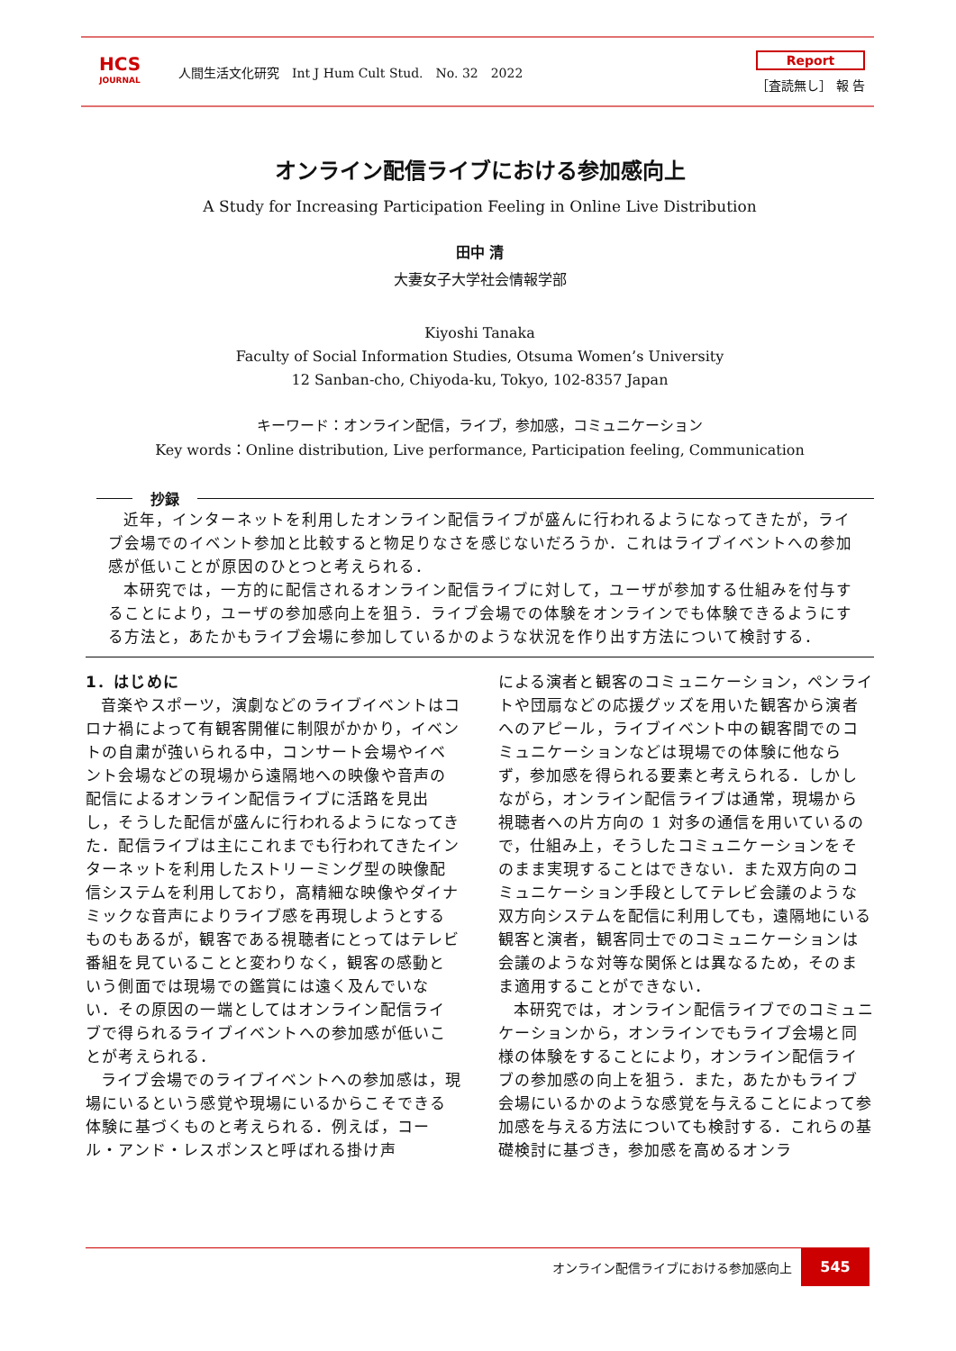HCS
JOURNAL
人間生活文化研究　Int J Hum Cult Stud.　No. 32　2022
Report
［査読無し］ 報 告
オンライン配信ライブにおける参加感向上
A Study for Increasing Participation Feeling in Online Live Distribution
田中 清
大妻女子大学社会情報学部
Kiyoshi Tanaka
Faculty of Social Information Studies, Otsuma Women’s University
12 Sanban-cho, Chiyoda-ku, Tokyo, 102-8357 Japan
キーワード：オンライン配信，ライブ，参加感，コミュニケーション
Key words：Online distribution, Live performance, Participation feeling, Communication
抄録
近年，インターネットを利用したオンライン配信ライブが盛んに行われるようになってきたが，ライブ会場でのイベント参加と比較すると物足りなさを感じないだろうか．これはライブイベントへの参加感が低いことが原因のひとつと考えられる．
本研究では，一方的に配信されるオンライン配信ライブに対して，ユーザが参加する仕組みを付与することにより，ユーザの参加感向上を狙う．ライブ会場での体験をオンラインでも体験できるようにする方法と，あたかもライブ会場に参加しているかのような状況を作り出す方法について検討する．
1．はじめに
音楽やスポーツ，演劇などのライブイベントはコロナ禍によって有観客開催に制限がかかり，イベントの自粛が強いられる中，コンサート会場やイベント会場などの現場から遠隔地への映像や音声の配信によるオンライン配信ライブに活路を見出し，そうした配信が盛んに行われるようになってきた．配信ライブは主にこれまでも行われてきたインターネットを利用したストリーミング型の映像配信システムを利用しており，高精細な映像やダイナミックな音声によりライブ感を再現しようとするものもあるが，観客である視聴者にとってはテレビ番組を見ていることと変わりなく，観客の感動という側面では現場での鑑賞には遠く及んでいない．その原因の一端としてはオンライン配信ライブで得られるライブイベントへの参加感が低いことが考えられる．
ライブ会場でのライブイベントへの参加感は，現場にいるという感覚や現場にいるからこそできる体験に基づくものと考えられる．例えば，コール・アンド・レスポンスと呼ばれる掛け声
による演者と観客のコミュニケーション，ペンライトや団扇などの応援グッズを用いた観客から演者へのアピール，ライブイベント中の観客間でのコミュニケーションなどは現場での体験に他ならず，参加感を得られる要素と考えられる．しかしながら，オンライン配信ライブは通常，現場から視聴者への片方向の 1 対多の通信を用いているので，仕組み上，そうしたコミュニケーションをそのまま実現することはできない．また双方向のコミュニケーション手段としてテレビ会議のような双方向システムを配信に利用しても，遠隔地にいる観客と演者，観客同士でのコミュニケーションは会議のような対等な関係とは異なるため，そのまま適用することができない．
本研究では，オンライン配信ライブでのコミュニケーションから，オンラインでもライブ会場と同様の体験をすることにより，オンライン配信ライブの参加感の向上を狙う．また，あたかもライブ会場にいるかのような感覚を与えることによって参加感を与える方法についても検討する．これらの基礎検討に基づき，参加感を高めるオンラ
オンライン配信ライブにおける参加感向上
545